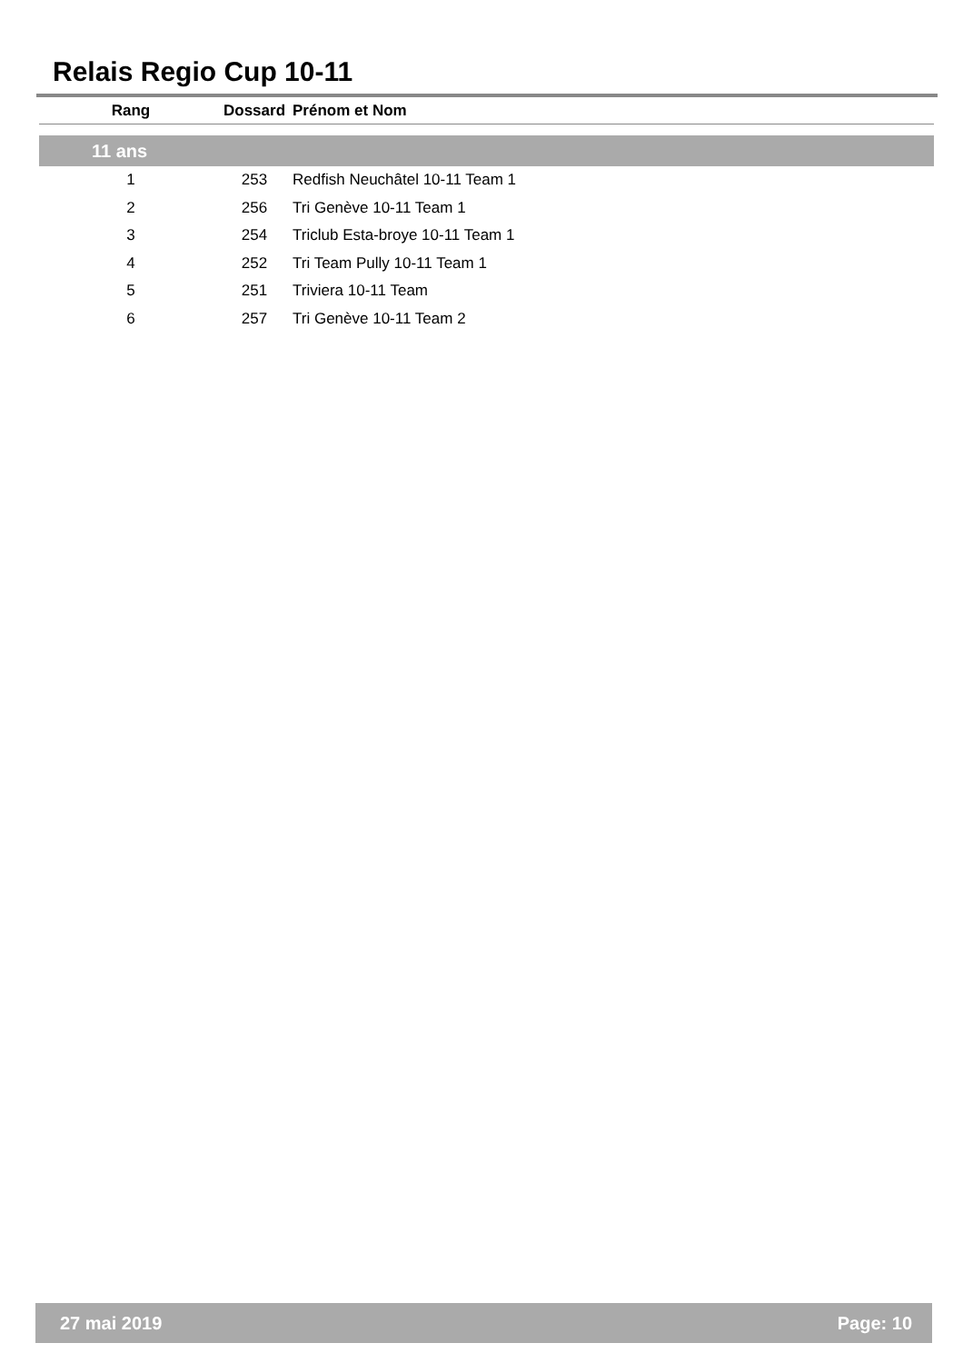Relais Regio Cup 10-11
| Rang | Dossard | Prénom et Nom |
| --- | --- | --- |
| 11 ans | | |
| 1 | 253 | Redfish Neuchâtel 10-11 Team 1 |
| 2 | 256 | Tri Genève 10-11 Team 1 |
| 3 | 254 | Triclub Esta-broye 10-11 Team 1 |
| 4 | 252 | Tri Team Pully 10-11 Team 1 |
| 5 | 251 | Triviera 10-11 Team |
| 6 | 257 | Tri Genève 10-11 Team 2 |
27 mai 2019 Page: 10